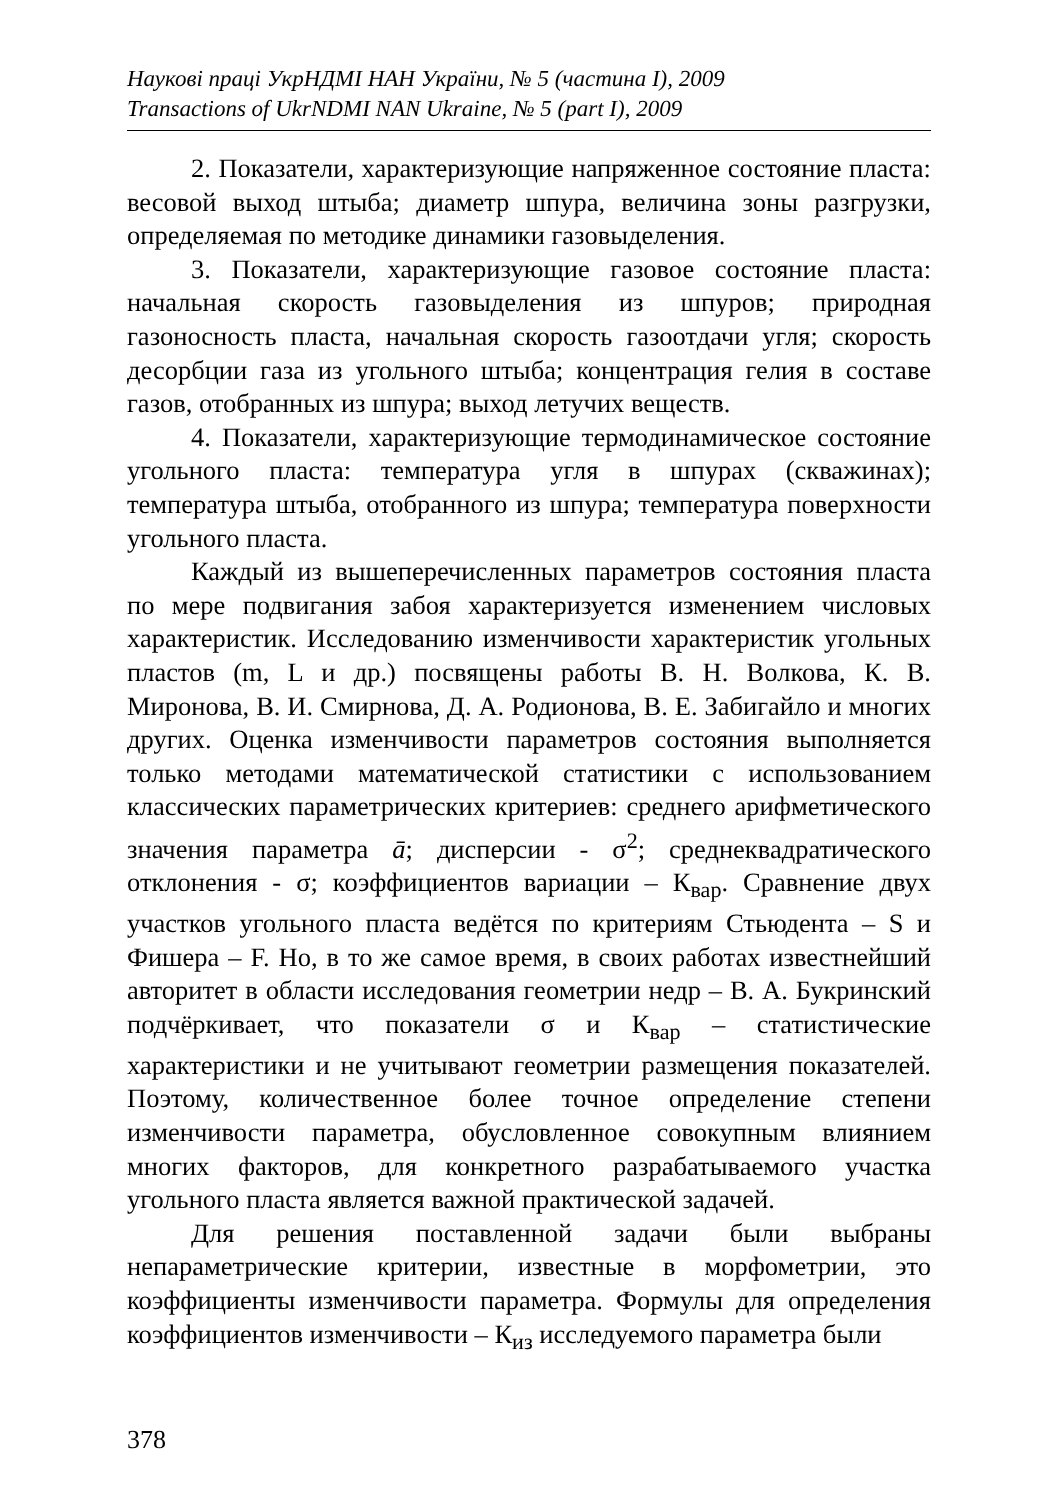Наукові праці УкрНДМІ НАН України, № 5 (частина І), 2009
Transactions of UkrNDMI NAN Ukraine, № 5 (part I), 2009
2. Показатели, характеризующие напряженное состояние пласта: весовой выход штыба; диаметр шпура, величина зоны разгрузки, определяемая по методике динамики газовыделения.
3. Показатели, характеризующие газовое состояние пласта: начальная скорость газовыделения из шпуров; природная газоносность пласта, начальная скорость газоотдачи угля; скорость десорбции газа из угольного штыба; концентрация гелия в составе газов, отобранных из шпура; выход летучих веществ.
4. Показатели, характеризующие термодинамическое состояние угольного пласта: температура угля в шпурах (скважинах); температура штыба, отобранного из шпура; температура поверхности угольного пласта.
Каждый из вышеперечисленных параметров состояния пласта по мере подвигания забоя характеризуется изменением числовых характеристик. Исследованию изменчивости характеристик угольных пластов (m, L и др.) посвящены работы В. Н. Волкова, К. В. Миронова, В. И. Смирнова, Д. А. Родионова, В. Е. Забигайло и многих других. Оценка изменчивости параметров состояния выполняется только методами математической статистики с использованием классических параметрических критериев: среднего арифметического значения параметра ā; дисперсии - σ<sup>2</sup>; среднеквадратического отклонения - σ; коэффициентов вариации – К<sub>вар</sub>. Сравнение двух участков угольного пласта ведётся по критериям Стьюдента – S и Фишера – F. Но, в то же самое время, в своих работах известнейший авторитет в области исследования геометрии недр – В. А. Букринский подчёркивает, что показатели σ и К<sub>вар</sub> – статистические характеристики и не учитывают геометрии размещения показателей. Поэтому, количественное более точное определение степени изменчивости параметра, обусловленное совокупным влиянием многих факторов, для конкретного разрабатываемого участка угольного пласта является важной практической задачей.
Для решения поставленной задачи были выбраны непараметрические критерии, известные в морфометрии, это коэффициенты изменчивости параметра. Формулы для определения коэффициентов изменчивости – К<sub>из</sub> исследуемого параметра были
378